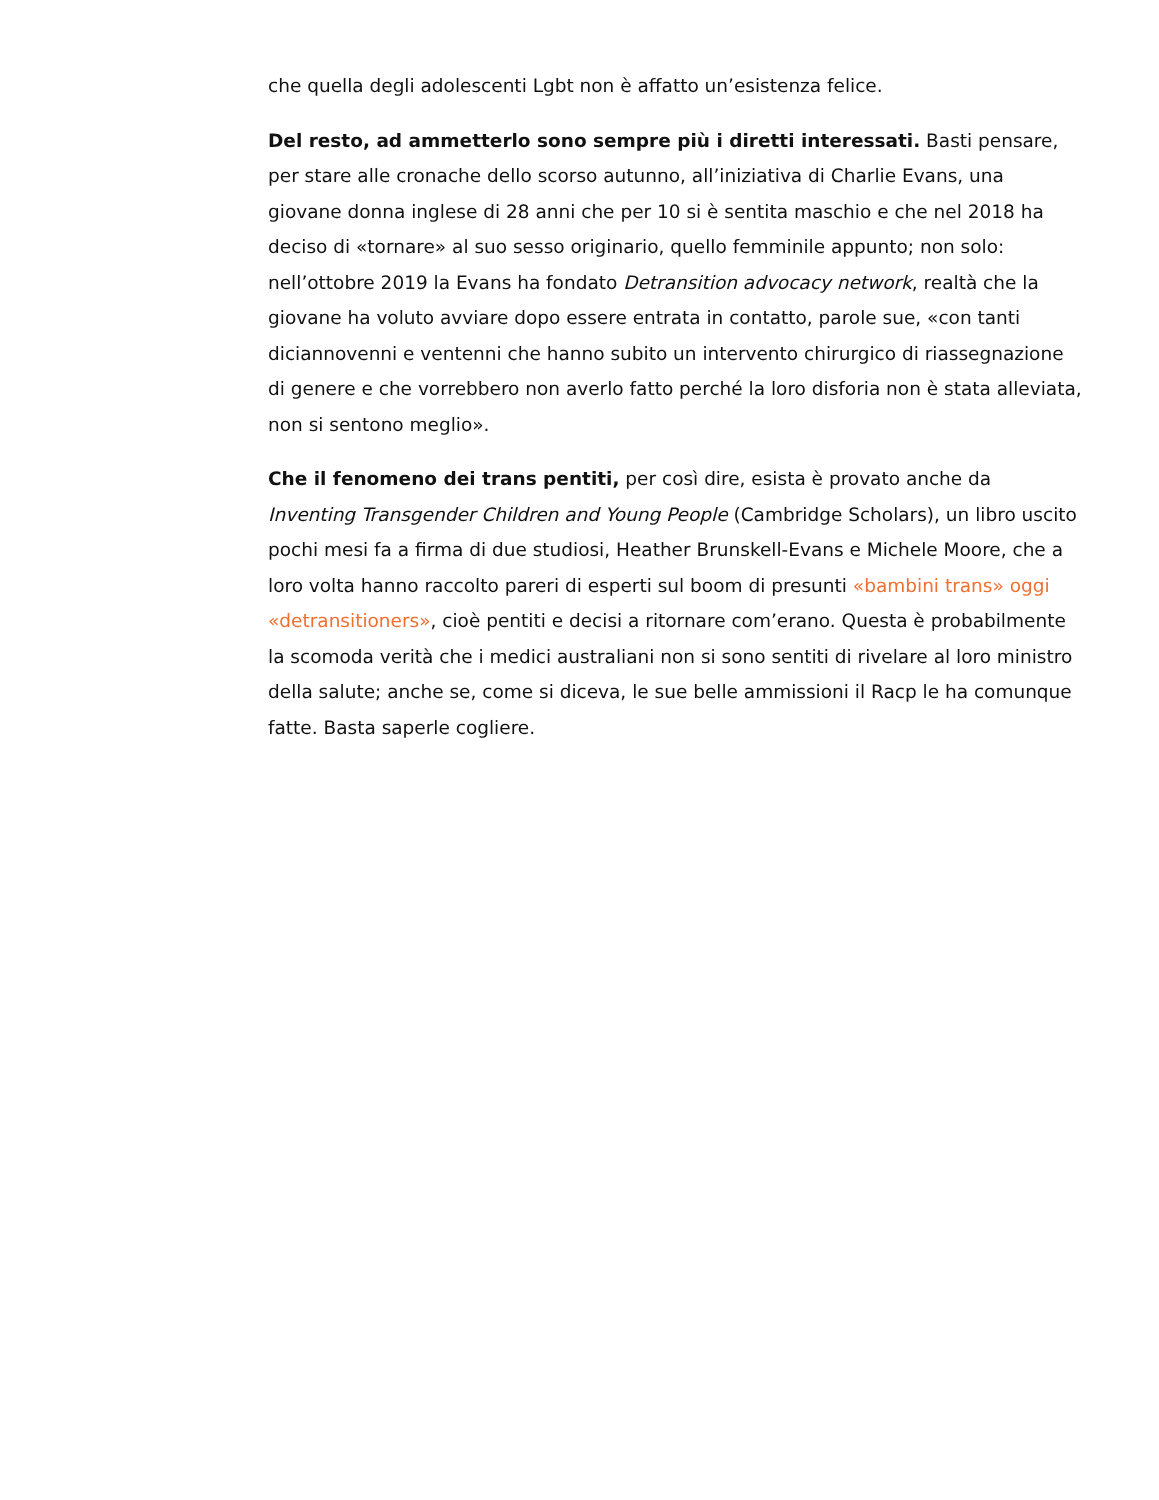che quella degli adolescenti Lgbt non è affatto un’esistenza felice.
Del resto, ad ammetterlo sono sempre più i diretti interessati. Basti pensare, per stare alle cronache dello scorso autunno, all’iniziativa di Charlie Evans, una giovane donna inglese di 28 anni che per 10 si è sentita maschio e che nel 2018 ha deciso di «tornare» al suo sesso originario, quello femminile appunto; non solo: nell’ottobre 2019 la Evans ha fondato Detransition advocacy network, realtà che la giovane ha voluto avviare dopo essere entrata in contatto, parole sue, «con tanti diciannovenni e ventenni che hanno subito un intervento chirurgico di riassegnazione di genere e che vorrebbero non averlo fatto perché la loro disforia non è stata alleviata, non si sentono meglio».
Che il fenomeno dei trans pentiti, per così dire, esista è provato anche da Inventing Transgender Children and Young People (Cambridge Scholars), un libro uscito pochi mesi fa a firma di due studiosi, Heather Brunskell-Evans e Michele Moore, che a loro volta hanno raccolto pareri di esperti sul boom di presunti «bambini trans» oggi «detransitioners», cioè pentiti e decisi a ritornare com’erano. Questa è probabilmente la scomoda verità che i medici australiani non si sono sentiti di rivelare al loro ministro della salute; anche se, come si diceva, le sue belle ammissioni il Racp le ha comunque fatte. Basta saperle cogliere.